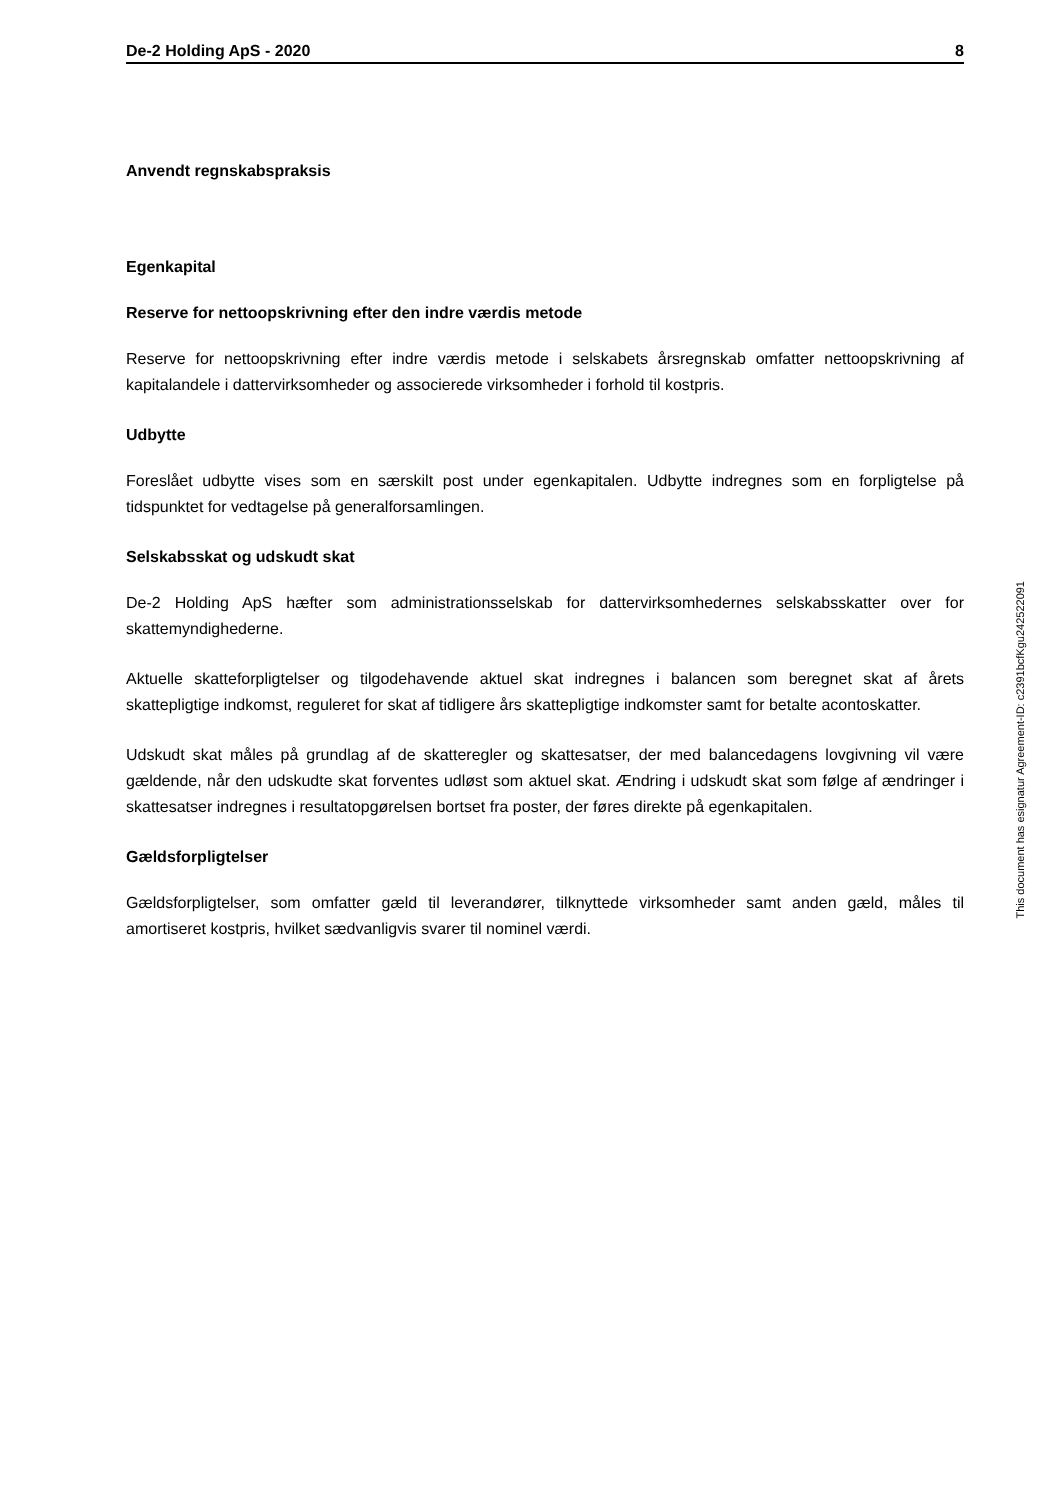De-2 Holding ApS - 2020 8
Anvendt regnskabspraksis
Egenkapital
Reserve for nettoopskrivning efter den indre værdis metode
Reserve for nettoopskrivning efter indre værdis metode i selskabets årsregnskab omfatter nettoopskrivning af kapitalandele i dattervirksomheder og associerede virksomheder i forhold til kostpris.
Udbytte
Foreslået udbytte vises som en særskilt post under egenkapitalen. Udbytte indregnes som en forpligtelse på tidspunktet for vedtagelse på generalforsamlingen.
Selskabsskat og udskudt skat
De-2 Holding ApS hæfter som administrationsselskab for dattervirksomhedernes selskabsskatter over for skattemyndighederne.
Aktuelle skatteforpligtelser og tilgodehavende aktuel skat indregnes i balancen som beregnet skat af årets skattepligtige indkomst, reguleret for skat af tidligere års skattepligtige indkomster samt for betalte acontoskatter.
Udskudt skat måles på grundlag af de skatteregler og skattesatser, der med balancedagens lovgivning vil være gældende, når den udskudte skat forventes udløst som aktuel skat. Ændring i udskudt skat som følge af ændringer i skattesatser indregnes i resultatopgørelsen bortset fra poster, der føres direkte på egenkapitalen.
Gældsforpligtelser
Gældsforpligtelser, som omfatter gæld til leverandører, tilknyttede virksomheder samt anden gæld, måles til amortiseret kostpris, hvilket sædvanligvis svarer til nominel værdi.
This document has esignatur Agreement-ID: c2391bcfKgu242522091